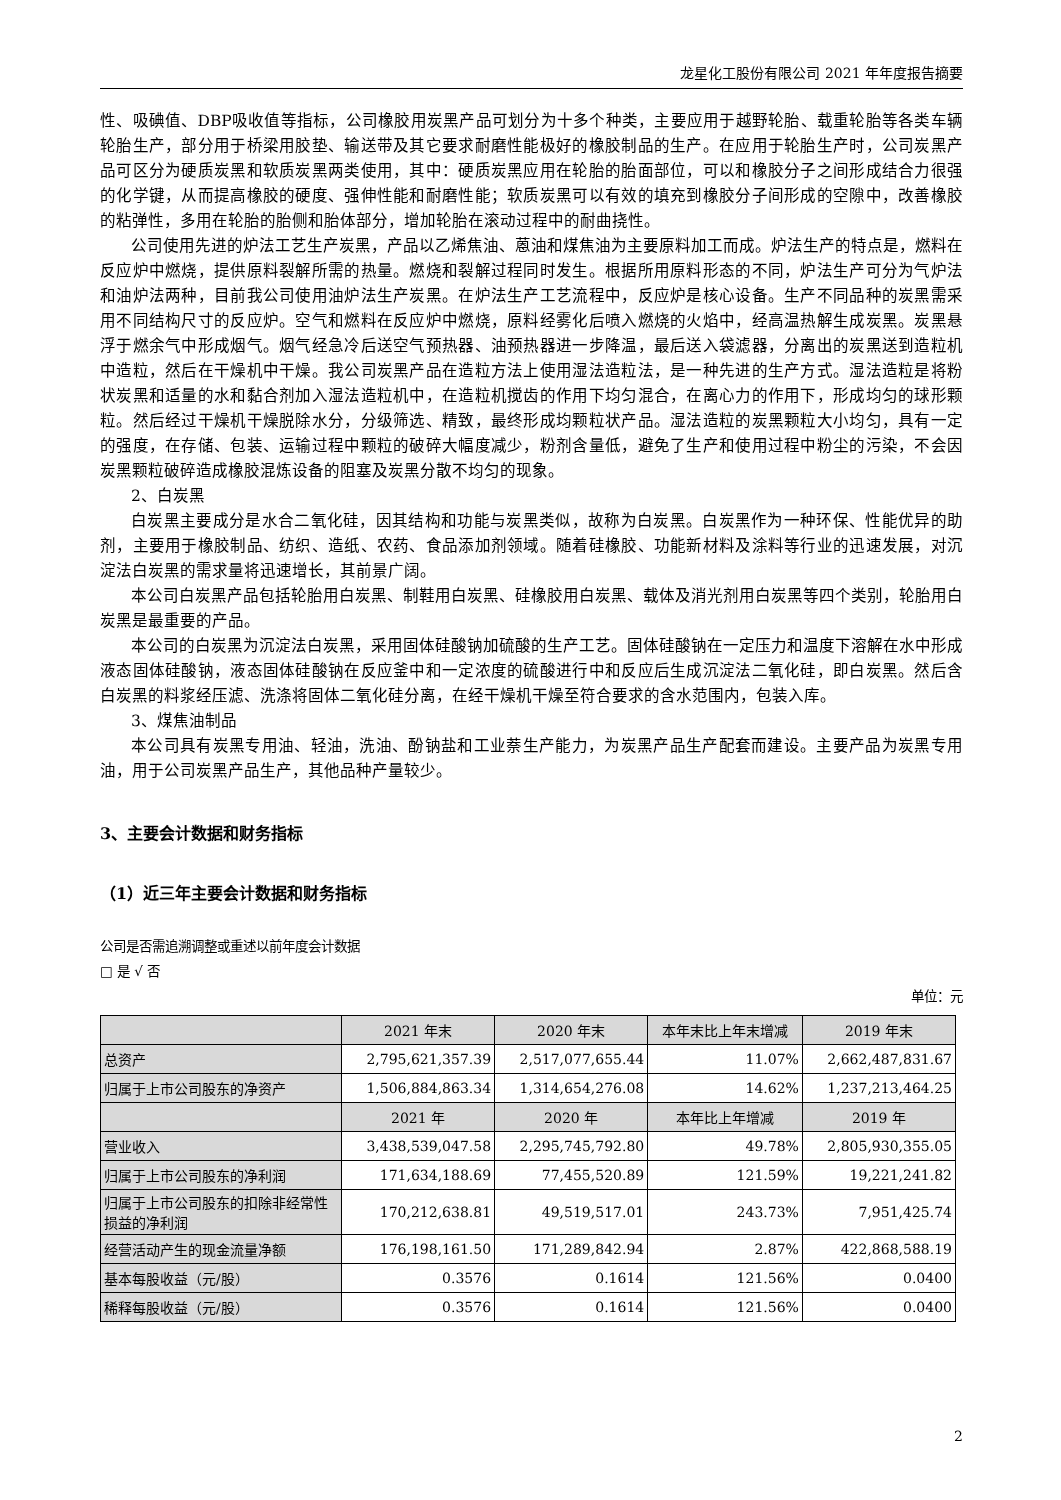龙星化工股份有限公司 2021 年年度报告摘要
性、吸碘值、DBP吸收值等指标，公司橡胶用炭黑产品可划分为十多个种类，主要应用于越野轮胎、载重轮胎等各类车辆轮胎生产，部分用于桥梁用胶垫、输送带及其它要求耐磨性能极好的橡胶制品的生产。在应用于轮胎生产时，公司炭黑产品可区分为硬质炭黑和软质炭黑两类使用，其中：硬质炭黑应用在轮胎的胎面部位，可以和橡胶分子之间形成结合力很强的化学键，从而提高橡胶的硬度、强伸性能和耐磨性能；软质炭黑可以有效的填充到橡胶分子间形成的空隙中，改善橡胶的粘弹性，多用在轮胎的胎侧和胎体部分，增加轮胎在滚动过程中的耐曲挠性。
公司使用先进的炉法工艺生产炭黑，产品以乙烯焦油、蒽油和煤焦油为主要原料加工而成。炉法生产的特点是，燃料在反应炉中燃烧，提供原料裂解所需的热量。燃烧和裂解过程同时发生。根据所用原料形态的不同，炉法生产可分为气炉法和油炉法两种，目前我公司使用油炉法生产炭黑。在炉法生产工艺流程中，反应炉是核心设备。生产不同品种的炭黑需采用不同结构尺寸的反应炉。空气和燃料在反应炉中燃烧，原料经雾化后喷入燃烧的火焰中，经高温热解生成炭黑。炭黑悬浮于燃余气中形成烟气。烟气经急冷后送空气预热器、油预热器进一步降温，最后送入袋滤器，分离出的炭黑送到造粒机中造粒，然后在干燥机中干燥。我公司炭黑产品在造粒方法上使用湿法造粒法，是一种先进的生产方式。湿法造粒是将粉状炭黑和适量的水和黏合剂加入湿法造粒机中，在造粒机搅齿的作用下均匀混合，在离心力的作用下，形成均匀的球形颗粒。然后经过干燥机干燥脱除水分，分级筛选、精致，最终形成均颗粒状产品。湿法造粒的炭黑颗粒大小均匀，具有一定的强度，在存储、包装、运输过程中颗粒的破碎大幅度减少，粉剂含量低，避免了生产和使用过程中粉尘的污染，不会因炭黑颗粒破碎造成橡胶混炼设备的阻塞及炭黑分散不均匀的现象。
2、白炭黑
白炭黑主要成分是水合二氧化硅，因其结构和功能与炭黑类似，故称为白炭黑。白炭黑作为一种环保、性能优异的助剂，主要用于橡胶制品、纺织、造纸、农药、食品添加剂领域。随着硅橡胶、功能新材料及涂料等行业的迅速发展，对沉淀法白炭黑的需求量将迅速增长，其前景广阔。
本公司白炭黑产品包括轮胎用白炭黑、制鞋用白炭黑、硅橡胶用白炭黑、载体及消光剂用白炭黑等四个类别，轮胎用白炭黑是最重要的产品。
本公司的白炭黑为沉淀法白炭黑，采用固体硅酸钠加硫酸的生产工艺。固体硅酸钠在一定压力和温度下溶解在水中形成液态固体硅酸钠，液态固体硅酸钠在反应釜中和一定浓度的硫酸进行中和反应后生成沉淀法二氧化硅，即白炭黑。然后含白炭黑的料浆经压滤、洗涤将固体二氧化硅分离，在经干燥机干燥至符合要求的含水范围内，包装入库。
3、煤焦油制品
本公司具有炭黑专用油、轻油，洗油、酚钠盐和工业萘生产能力，为炭黑产品生产配套而建设。主要产品为炭黑专用油，用于公司炭黑产品生产，其他品种产量较少。
3、主要会计数据和财务指标
（1）近三年主要会计数据和财务指标
公司是否需追溯调整或重述以前年度会计数据
□ 是 √ 否
单位：元
| | 2021 年末 | 2020 年末 | 本年末比上年末增减 | 2019 年末 |
| 总资产 | 2,795,621,357.39 | 2,517,077,655.44 | 11.07% | 2,662,487,831.67 |
| 归属于上市公司股东的净资产 | 1,506,884,863.34 | 1,314,654,276.08 | 14.62% | 1,237,213,464.25 |
| | 2021 年 | 2020 年 | 本年比上年增减 | 2019 年 |
| 营业收入 | 3,438,539,047.58 | 2,295,745,792.80 | 49.78% | 2,805,930,355.05 |
| 归属于上市公司股东的净利润 | 171,634,188.69 | 77,455,520.89 | 121.59% | 19,221,241.82 |
| 归属于上市公司股东的扣除非经常性损益的净利润 | 170,212,638.81 | 49,519,517.01 | 243.73% | 7,951,425.74 |
| 经营活动产生的现金流量净额 | 176,198,161.50 | 171,289,842.94 | 2.87% | 422,868,588.19 |
| 基本每股收益（元/股） | 0.3576 | 0.1614 | 121.56% | 0.0400 |
| 稀释每股收益（元/股） | 0.3576 | 0.1614 | 121.56% | 0.0400 |
2